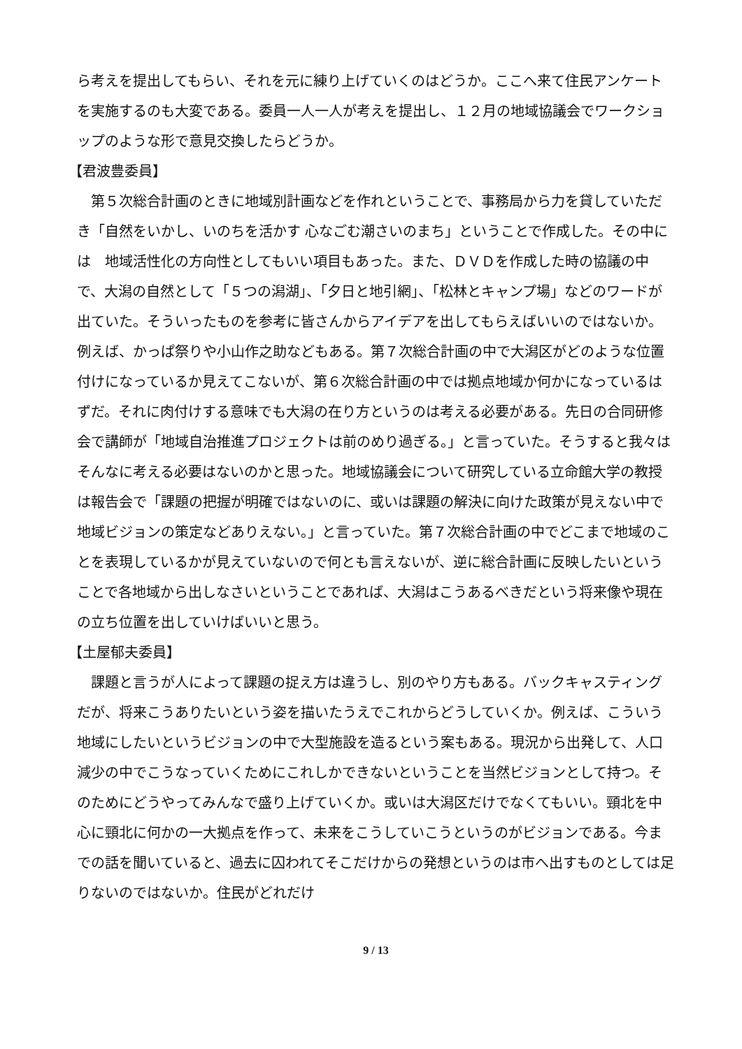ら考えを提出してもらい、それを元に練り上げていくのはどうか。ここへ来て住民アンケートを実施するのも大変である。委員一人一人が考えを提出し、１２月の地域協議会でワークショップのような形で意見交換したらどうか。
【君波豊委員】
第５次総合計画のときに地域別計画などを作れということで、事務局から力を貸していただき「自然をいかし、いのちを活かす 心なごむ潮さいのまち」ということで作成した。その中には　地域活性化の方向性としてもいい項目もあった。また、ＤＶＤを作成した時の協議の中で、大潟の自然として「５つの潟湖」、「夕日と地引網」、「松林とキャンプ場」などのワードが出ていた。そういったものを参考に皆さんからアイデアを出してもらえばいいのではないか。例えば、かっぱ祭りや小山作之助などもある。第７次総合計画の中で大潟区がどのような位置付けになっているか見えてこないが、第６次総合計画の中では拠点地域か何かになっているはずだ。それに肉付けする意味でも大潟の在り方というのは考える必要がある。先日の合同研修会で講師が「地域自治推進プロジェクトは前のめり過ぎる。」と言っていた。そうすると我々はそんなに考える必要はないのかと思った。地域協議会について研究している立命館大学の教授は報告会で「課題の把握が明確ではないのに、或いは課題の解決に向けた政策が見えない中で地域ビジョンの策定などありえない。」と言っていた。第７次総合計画の中でどこまで地域のことを表現しているかが見えていないので何とも言えないが、逆に総合計画に反映したいということで各地域から出しなさいということであれば、大潟はこうあるべきだという将来像や現在の立ち位置を出していけばいいと思う。
【土屋郁夫委員】
課題と言うが人によって課題の捉え方は違うし、別のやり方もある。バックキャスティングだが、将来こうありたいという姿を描いたうえでこれからどうしていくか。例えば、こういう地域にしたいというビジョンの中で大型施設を造るという案もある。現況から出発して、人口減少の中でこうなっていくためにこれしかできないということを当然ビジョンとして持つ。そのためにどうやってみんなで盛り上げていくか。或いは大潟区だけでなくてもいい。頸北を中心に頸北に何かの一大拠点を作って、未来をこうしていこうというのがビジョンである。今までの話を聞いていると、過去に囚われてそこだけからの発想というのは市へ出すものとしては足りないのではないか。住民がどれだけ
9 / 13